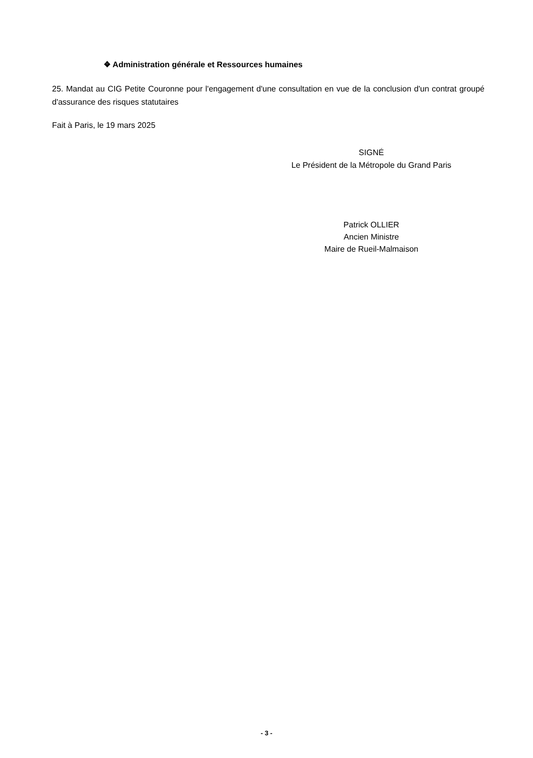❖ Administration générale et Ressources humaines
25. Mandat au CIG Petite Couronne pour l'engagement d'une consultation en vue de la conclusion d'un contrat groupé d'assurance des risques statutaires
Fait à Paris, le 19 mars 2025
SIGNÉ
Le Président de la Métropole du Grand Paris
Patrick OLLIER
Ancien Ministre
Maire de Rueil-Malmaison
- 3 -